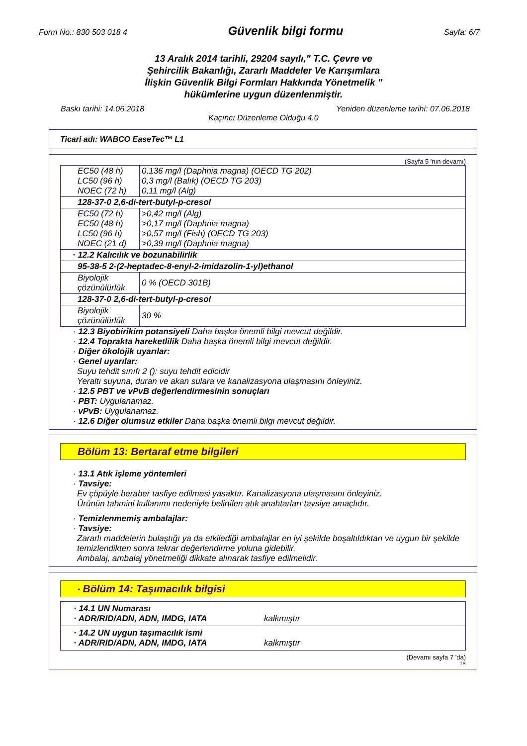Form No.: 830 503 018 4
Güvenlik bilgi formu
Sayfa: 6/7
13 Aralık 2014 tarihli, 29204 sayılı," T.C. Çevre ve
Şehircilik Bakanlığı, Zararlı Maddeler Ve Karışımlara
İlişkin Güvenlik Bilgi Formları Hakkında Yönetmelik "
hükümlerine uygun düzenlenmiştir.
Baskı tarihi: 14.06.2018 Yeniden düzenleme tarihi: 07.06.2018
Kaçıncı Düzenleme Olduğu 4.0
Ticari adı: WABCO EaseTec™ L1
(Sayfa 5 'nın devamı)
| EC50 (48 h) LC50 (96 h) NOEC (72 h) | 0,136 mg/l (Daphnia magna) (OECD TG 202) 0,3 mg/l (Balık) (OECD TG 203) 0,11 mg/l (Alg) |
| 128-37-0 2,6-di-tert-butyl-p-cresol | |
| EC50 (72 h) EC50 (48 h) LC50 (96 h) NOEC (21 d) | >0,42 mg/l (Alg) >0,17 mg/l (Daphnia magna) >0,57 mg/l (Fish) (OECD TG 203) >0,39 mg/l (Daphnia magna) |
| · 12.2 Kalıcılık ve bozunabilirlik | |
| 95-38-5 2-(2-heptadec-8-enyl-2-imidazolin-1-yl)ethanol | |
| Biyolojik çözünülürlük | 0 % (OECD 301B) |
| 128-37-0 2,6-di-tert-butyl-p-cresol | |
| Biyolojik çözünülürlük | 30 % |
· 12.3 Biyobirikim potansiyeli Daha başka önemli bilgi mevcut değildir.
· 12.4 Toprakta hareketlilik Daha başka önemli bilgi mevcut değildir.
· Diğer ökolojik uyarılar:
· Genel uyarılar:
Suyu tehdit sınıfı 2 (): suyu tehdit edicidir
Yeraltı suyuna, duran ve akan sulara ve kanalizasyona ulaşmasını önleyiniz.
· 12.5 PBT ve vPvB değerlendirmesinin sonuçları
· PBT: Uygulanamaz.
· vPvB: Uygulanamaz.
· 12.6 Diğer olumsuz etkiler Daha başka önemli bilgi mevcut değildir.
Bölüm 13: Bertaraf etme bilgileri
· 13.1 Atık işleme yöntemleri
· Tavsiye:
Ev çöpüyle beraber tasfiye edilmesi yasaktır. Kanalizasyona ulaşmasını önleyiniz.
Ürünün tahmini kullanımı nedeniyle belirtilen atık anahtarları tavsiye amaçlıdır.
· Temizlenmemiş ambalajlar:
· Tavsiye:
Zararlı maddelerin bulaştığı ya da etkilediği ambalajlar en iyi şekilde boşaltıldıktan ve uygun bir şekilde temizlendikten sonra tekrar değerlendirme yoluna gidebilir.
Ambalaj, ambalaj yönetmeliği dikkate alınarak tasfiye edilmelidir.
* Bölüm 14: Taşımacılık bilgisi
| · 14.1 UN Numarası · ADR/RID/ADN, ADN, IMDG, IATA kalkmıştır |
| · 14.2 UN uygun taşımacılık ismi · ADR/RID/ADN, ADN, IMDG, IATA kalkmıştır |
(Devamı sayfa 7 'da)
TR